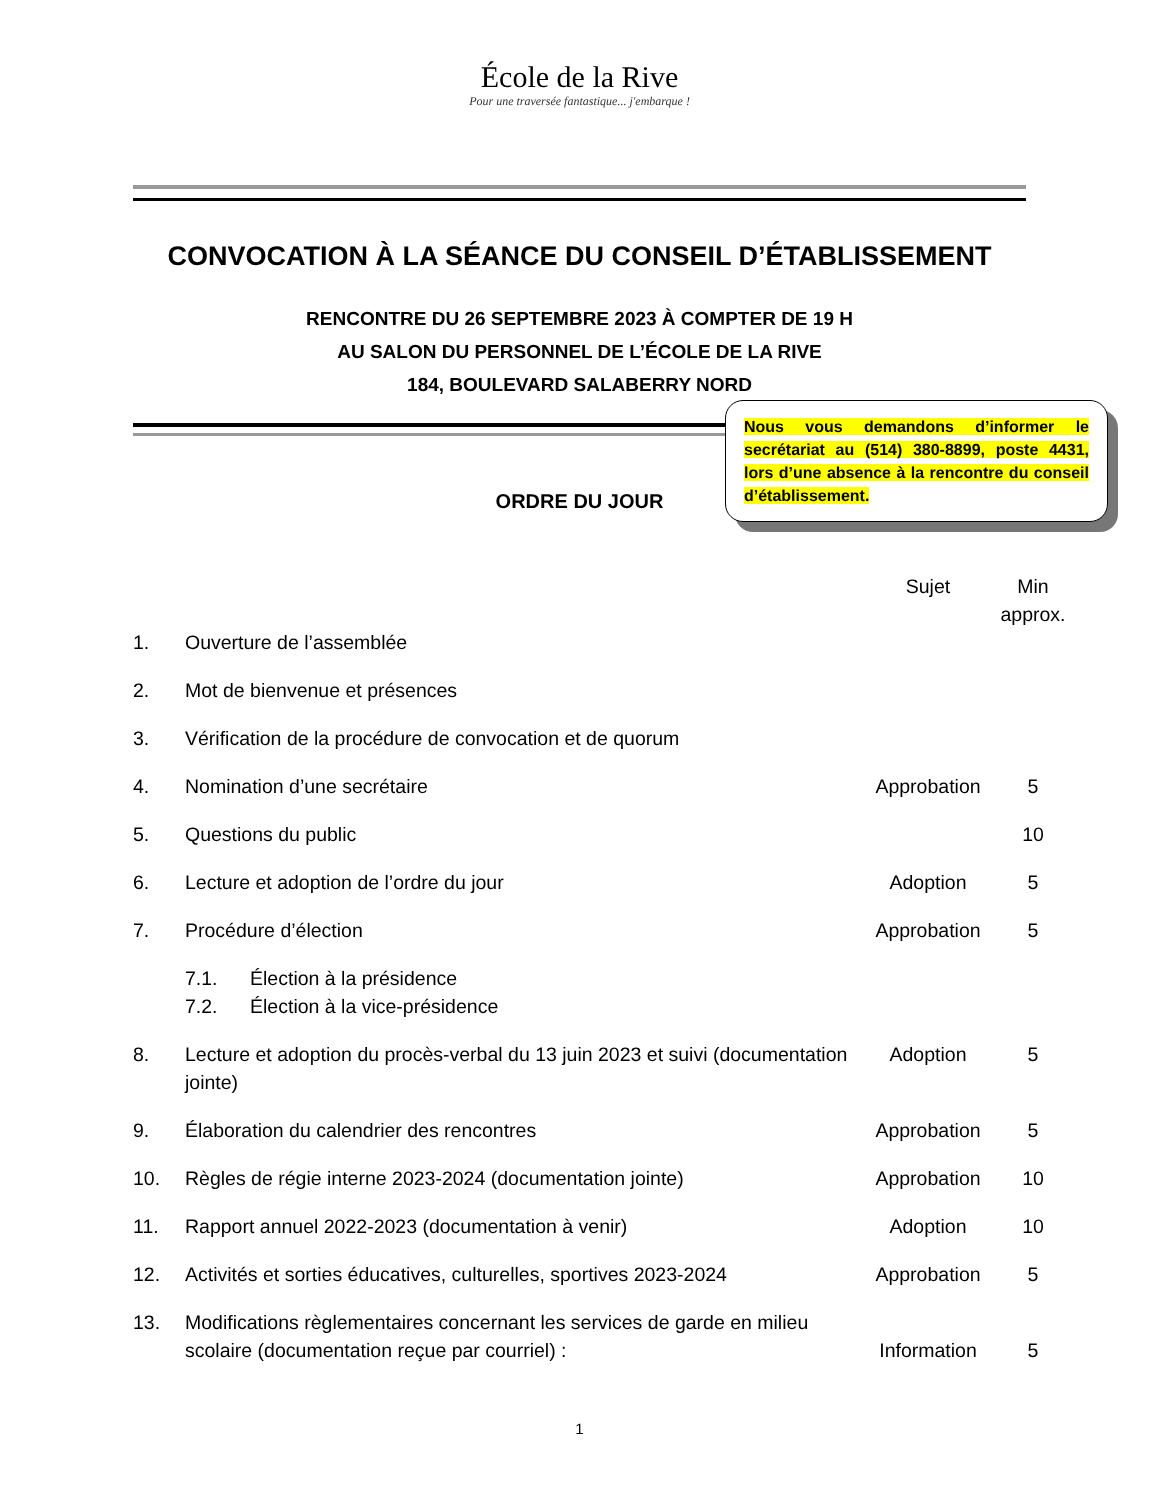École de la Rive
Pour une traversée fantastique... j'embarque !
CONVOCATION À LA SÉANCE DU CONSEIL D’ÉTABLISSEMENT
RENCONTRE DU 26 SEPTEMBRE 2023 À COMPTER DE 19 H
AU SALON DU PERSONNEL DE L’ÉCOLE DE LA RIVE
184, BOULEVARD SALABERRY NORD
Nous vous demandons d’informer le secrétariat au (514) 380-8899, poste 4431, lors d’une absence à la rencontre du conseil d’établissement.
ORDRE DU JOUR
| | | Sujet | Min approx. |
| --- | --- | --- | --- |
| 1. | Ouverture de l’assemblée | | |
| 2. | Mot de bienvenue et présences | | |
| 3. | Vérification de la procédure de convocation et de quorum | | |
| 4. | Nomination d’une secrétaire | Approbation | 5 |
| 5. | Questions du public | | 10 |
| 6. | Lecture et adoption de l’ordre du jour | Adoption | 5 |
| 7. | Procédure d’élection | Approbation | 5 |
| | 7.1. Élection à la présidence 7.2. Élection à la vice-présidence | | |
| 8. | Lecture et adoption du procès-verbal du 13 juin 2023 et suivi (documentation jointe) | Adoption | 5 |
| 9. | Élaboration du calendrier des rencontres | Approbation | 5 |
| 10. | Règles de régie interne 2023-2024 (documentation jointe) | Approbation | 10 |
| 11. | Rapport annuel 2022-2023 (documentation à venir) | Adoption | 10 |
| 12. | Activités et sorties éducatives, culturelles, sportives 2023-2024 | Approbation | 5 |
| 13. | Modifications règlementaires concernant les services de garde en milieu scolaire (documentation reçue par courriel) : | Information | 5 |
1